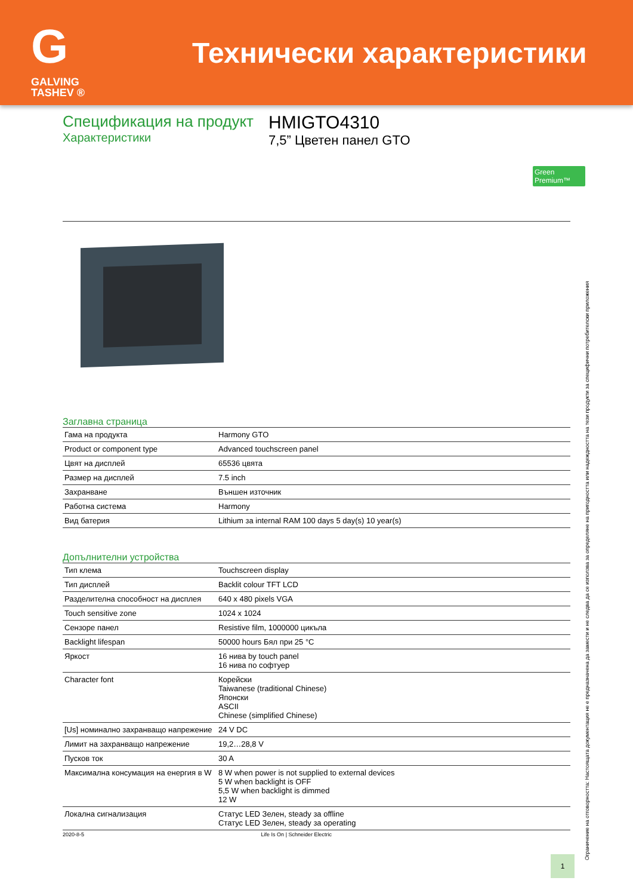G
GALVING TASHEV ®
Технически характеристики
Спецификация на продукт
Характеристики
HMIGTO4310
7,5” Цветен панел GTO
Green Premium™
Заглавна страница
| Гама на продукта | Harmony GTO |
| Product or component type | Advanced touchscreen panel |
| Цвят на дисплей | 65536 цвята |
| Размер на дисплей | 7.5 inch |
| Захранване | Външен източник |
| Работна система | Harmony |
| Вид батерия | Lithium за internal RAM 100 days 5 day(s) 10 year(s) |
Допълнителни устройства
| Тип клема | Touchscreen display |
| Тип дисплей | Backlit colour TFT LCD |
| Разделителна способност на дисплея | 640 x 480 pixels VGA |
| Touch sensitive zone | 1024 x 1024 |
| Сензоре панел | Resistive film, 1000000 цикъла |
| Backlight lifespan | 50000 hours Бял при 25 °C |
| Яркост | 16 нива by touch panel 16 нива по софтуер |
| Character font | Корейски Taiwanese (traditional Chinese) Японски ASCII Chinese (simplified Chinese) |
| [Us] номинално захранващо напрежение | 24 V DC |
| Лимит на захранващо напрежение | 19,2…28,8 V |
| Пусков ток | 30 A |
| Максимална консумация на енергия в W | 8 W when power is not supplied to external devices 5 W when backlight is OFF 5,5 W when backlight is dimmed 12 W |
| Локална сигнализация | Статус LED Зелен, steady за offline Статус LED Зелен, steady за operating |
2020-8-5 Life Is On | Schneider Electric
1
Ограничение на отговорността: Настоящата документация не е предназначена да замести и не следва да се използва за определяне на пригодността или надеждността на тези продукти за специфични потребителски приложения